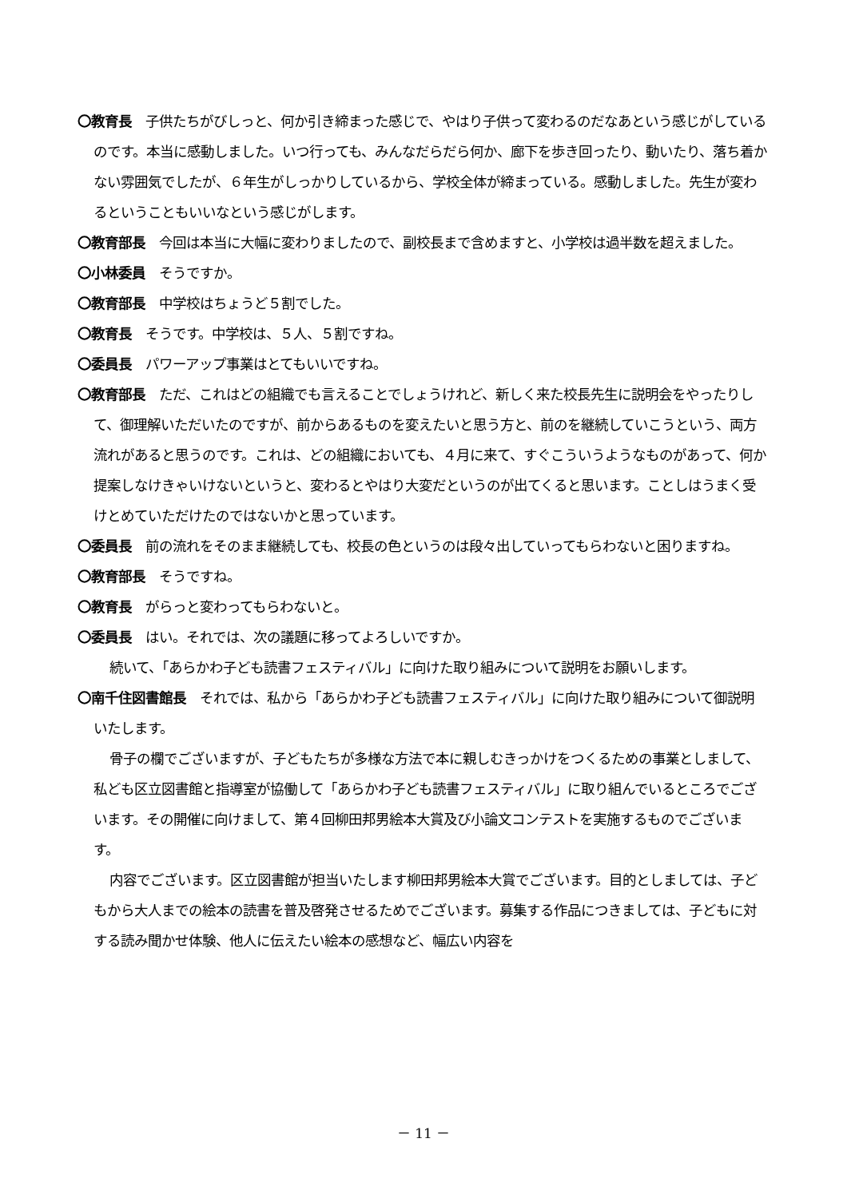〇教育長　子供たちがびしっと、何か引き締まった感じで、やはり子供って変わるのだなあという感じがしているのです。本当に感動しました。いつ行っても、みんなだらだら何か、廊下を歩き回ったり、動いたり、落ち着かない雰囲気でしたが、６年生がしっかりしているから、学校全体が締まっている。感動しました。先生が変わるということもいいなという感じがします。
〇教育部長　今回は本当に大幅に変わりましたので、副校長まで含めますと、小学校は過半数を超えました。
〇小林委員　そうですか。
〇教育部長　中学校はちょうど５割でした。
〇教育長　そうです。中学校は、５人、５割ですね。
〇委員長　パワーアップ事業はとてもいいですね。
〇教育部長　ただ、これはどの組織でも言えることでしょうけれど、新しく来た校長先生に説明会をやったりして、御理解いただいたのですが、前からあるものを変えたいと思う方と、前のを継続していこうという、両方流れがあると思うのです。これは、どの組織においても、４月に来て、すぐこういうようなものがあって、何か提案しなけきゃいけないというと、変わるとやはり大変だというのが出てくると思います。ことしはうまく受けとめていただけたのではないかと思っています。
〇委員長　前の流れをそのまま継続しても、校長の色というのは段々出していってもらわないと困りますね。
〇教育部長　そうですね。
〇教育長　がらっと変わってもらわないと。
〇委員長　はい。それでは、次の議題に移ってよろしいですか。
続いて、「あらかわ子ども読書フェスティバル」に向けた取り組みについて説明をお願いします。
〇南千住図書館長　それでは、私から「あらかわ子ども読書フェスティバル」に向けた取り組みについて御説明いたします。
骨子の欄でございますが、子どもたちが多様な方法で本に親しむきっかけをつくるための事業としまして、私ども区立図書館と指導室が協働して「あらかわ子ども読書フェスティバル」に取り組んでいるところでございます。その開催に向けまして、第４回柳田邦男絵本大賞及び小論文コンテストを実施するものでございます。
内容でございます。区立図書館が担当いたします柳田邦男絵本大賞でございます。目的としましては、子どもから大人までの絵本の読書を普及啓発させるためでございます。募集する作品につきましては、子どもに対する読み聞かせ体験、他人に伝えたい絵本の感想など、幅広い内容を
－ 11 －